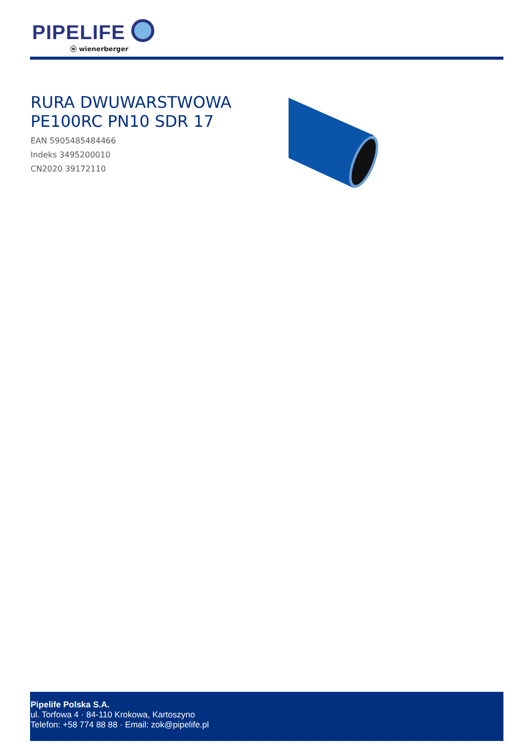PIPELIFE
ⓦ wienerberger
RURA DWUWARSTWOWA
PE100RC PN10 SDR 17
EAN 5905485484466
Indeks 3495200010
CN2020 39172110
Pipelife Polska S.A.
ul. Torfowa 4 · 84-110 Krokowa, Kartoszyno
Telefon: +58 774 88 88 · Email: zok@pipelife.pl